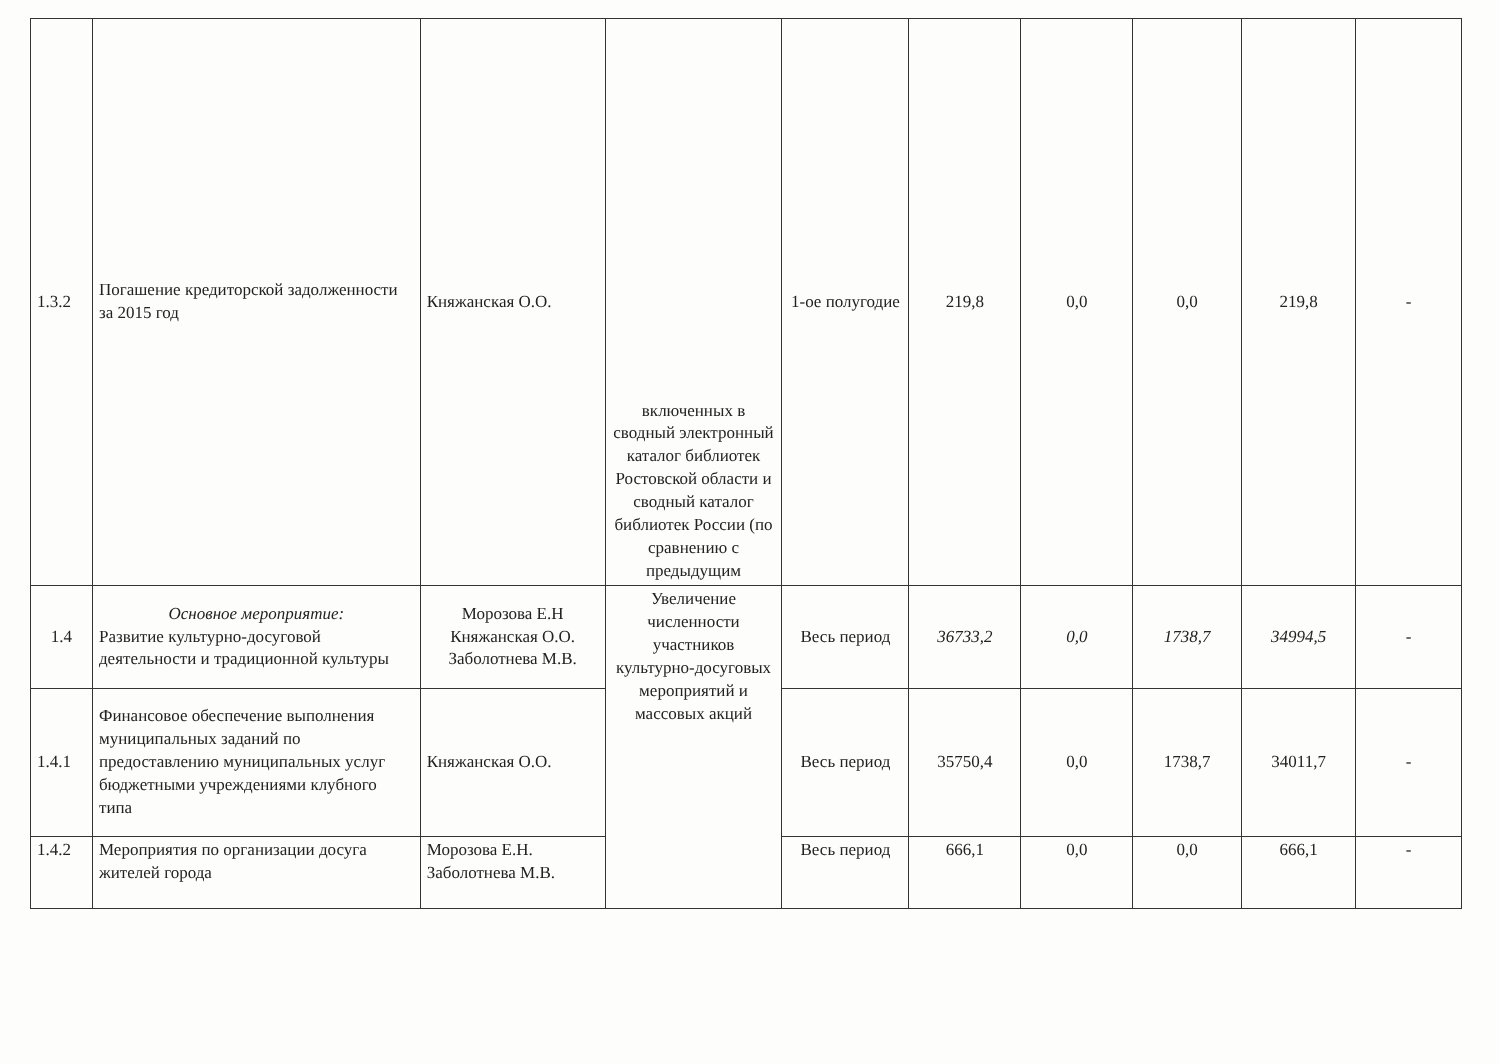| 1.3.2 | Погашение кредиторской задолженности за 2015 год | Княжанская О.О. | включенных в сводный электронный каталог библиотек Ростовской области и сводный каталог библиотек России (по сравнению с предыдущим | 1-ое полугодие | 219,8 | 0,0 | 0,0 | 219,8 | - |
| 1.4 | Основное мероприятие: Развитие культурно-досуговой деятельности и традиционной культуры | Морозова Е.Н Княжанская О.О. Заболотнева М.В. | Увеличение численности участников культурно-досуговых мероприятий и массовых акций | Весь период | 36733,2 | 0,0 | 1738,7 | 34994,5 | - |
| 1.4.1 | Финансовое обеспечение выполнения муниципальных заданий по предоставлению муниципальных услуг бюджетными учреждениями клубного типа | Княжанская О.О. | | Весь период | 35750,4 | 0,0 | 1738,7 | 34011,7 | - |
| 1.4.2 | Мероприятия по организации досуга жителей города | Морозова Е.Н. Заболотнева М.В. | | Весь период | 666,1 | 0,0 | 0,0 | 666,1 | - |